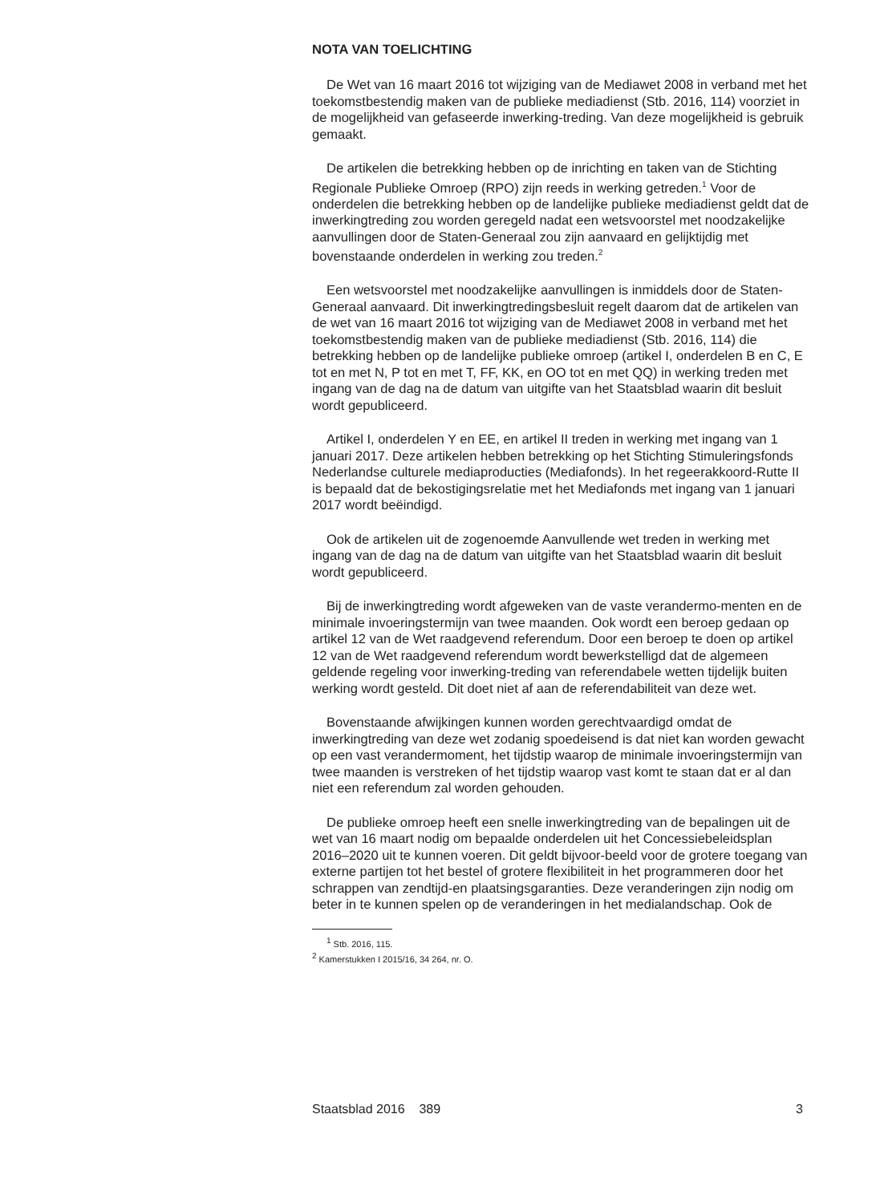NOTA VAN TOELICHTING
De Wet van 16 maart 2016 tot wijziging van de Mediawet 2008 in verband met het toekomstbestendig maken van de publieke mediadienst (Stb. 2016, 114) voorziet in de mogelijkheid van gefaseerde inwerking-treding. Van deze mogelijkheid is gebruik gemaakt.
De artikelen die betrekking hebben op de inrichting en taken van de Stichting Regionale Publieke Omroep (RPO) zijn reeds in werking getreden.<sup>1</sup> Voor de onderdelen die betrekking hebben op de landelijke publieke mediadienst geldt dat de inwerkingtreding zou worden geregeld nadat een wetsvoorstel met noodzakelijke aanvullingen door de Staten-Generaal zou zijn aanvaard en gelijktijdig met bovenstaande onderdelen in werking zou treden.<sup>2</sup>
Een wetsvoorstel met noodzakelijke aanvullingen is inmiddels door de Staten-Generaal aanvaard. Dit inwerkingtredingsbesluit regelt daarom dat de artikelen van de wet van 16 maart 2016 tot wijziging van de Mediawet 2008 in verband met het toekomstbestendig maken van de publieke mediadienst (Stb. 2016, 114) die betrekking hebben op de landelijke publieke omroep (artikel I, onderdelen B en C, E tot en met N, P tot en met T, FF, KK, en OO tot en met QQ) in werking treden met ingang van de dag na de datum van uitgifte van het Staatsblad waarin dit besluit wordt gepubliceerd.
Artikel I, onderdelen Y en EE, en artikel II treden in werking met ingang van 1 januari 2017. Deze artikelen hebben betrekking op het Stichting Stimuleringsfonds Nederlandse culturele mediaproducties (Mediafonds). In het regeerakkoord-Rutte II is bepaald dat de bekostigingsrelatie met het Mediafonds met ingang van 1 januari 2017 wordt beëindigd.
Ook de artikelen uit de zogenoemde Aanvullende wet treden in werking met ingang van de dag na de datum van uitgifte van het Staatsblad waarin dit besluit wordt gepubliceerd.
Bij de inwerkingtreding wordt afgeweken van de vaste verandermo-menten en de minimale invoeringstermijn van twee maanden. Ook wordt een beroep gedaan op artikel 12 van de Wet raadgevend referendum. Door een beroep te doen op artikel 12 van de Wet raadgevend referendum wordt bewerkstelligd dat de algemeen geldende regeling voor inwerking-treding van referendabele wetten tijdelijk buiten werking wordt gesteld. Dit doet niet af aan de referendabiliteit van deze wet.
Bovenstaande afwijkingen kunnen worden gerechtvaardigd omdat de inwerkingtreding van deze wet zodanig spoedeisend is dat niet kan worden gewacht op een vast verandermoment, het tijdstip waarop de minimale invoeringstermijn van twee maanden is verstreken of het tijdstip waarop vast komt te staan dat er al dan niet een referendum zal worden gehouden.
De publieke omroep heeft een snelle inwerkingtreding van de bepalingen uit de wet van 16 maart nodig om bepaalde onderdelen uit het Concessiebeleidsplan 2016–2020 uit te kunnen voeren. Dit geldt bijvoor-beeld voor de grotere toegang van externe partijen tot het bestel of grotere flexibiliteit in het programmeren door het schrappen van zendtijd-en plaatsingsgaranties. Deze veranderingen zijn nodig om beter in te kunnen spelen op de veranderingen in het medialandschap. Ook de
<sup>1</sup> Stb. 2016, 115.
<sup>2</sup> Kamerstukken I 2015/16, 34 264, nr. O.
Staatsblad 2016 389 3